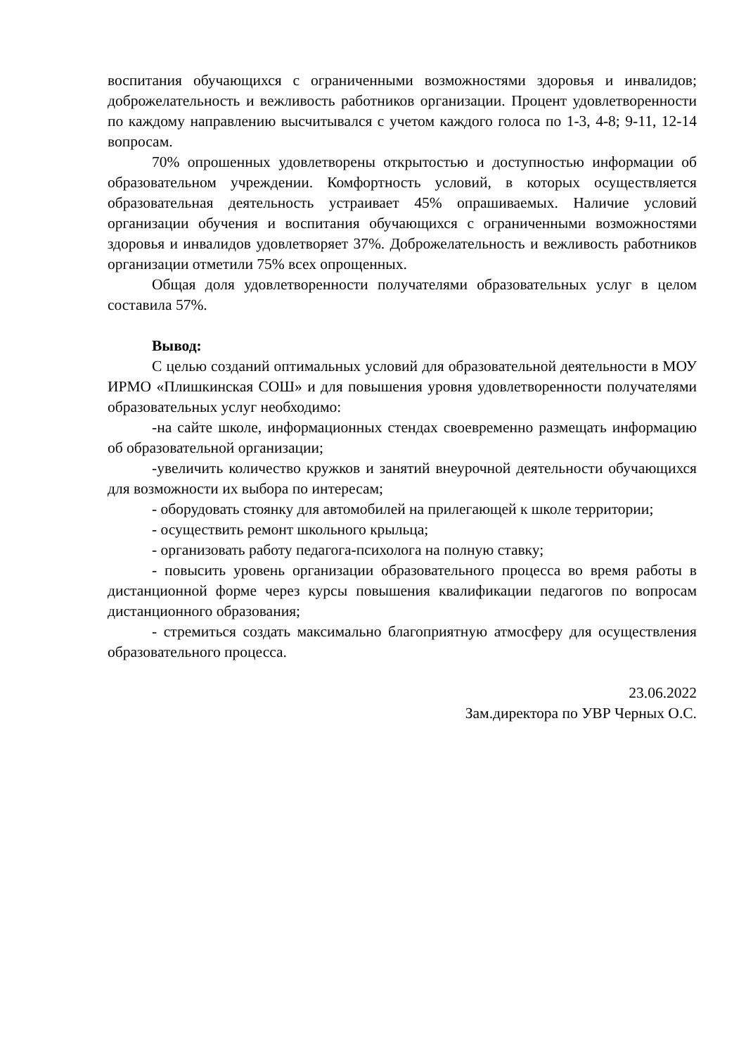воспитания обучающихся с ограниченными возможностями здоровья и инвалидов; доброжелательность и вежливость работников организации. Процент удовлетворенности по каждому направлению высчитывался с учетом каждого голоса по 1-3, 4-8; 9-11, 12-14 вопросам.
70% опрошенных удовлетворены открытостью и доступностью информации об образовательном учреждении. Комфортность условий, в которых осуществляется образовательная деятельность устраивает 45% опрашиваемых. Наличие условий организации обучения и воспитания обучающихся с ограниченными возможностями здоровья и инвалидов удовлетворяет 37%. Доброжелательность и вежливость работников организации отметили 75% всех опрощенных.
Общая доля удовлетворенности получателями образовательных услуг в целом составила 57%.
Вывод:
С целью созданий оптимальных условий для образовательной деятельности в МОУ ИРМО «Плишкинская СОШ» и для повышения уровня удовлетворенности получателями образовательных услуг необходимо:
-на сайте школе, информационных стендах своевременно размещать информацию об образовательной организации;
-увеличить количество кружков и занятий внеурочной деятельности обучающихся для возможности их выбора по интересам;
- оборудовать стоянку для автомобилей на прилегающей к школе территории;
- осуществить ремонт школьного крыльца;
- организовать работу педагога-психолога на полную ставку;
- повысить уровень организации образовательного процесса во время работы в дистанционной форме через курсы повышения квалификации педагогов по вопросам дистанционного образования;
- стремиться создать максимально благоприятную атмосферу для осуществления образовательного процесса.
23.06.2022
Зам.директора по УВР Черных О.С.